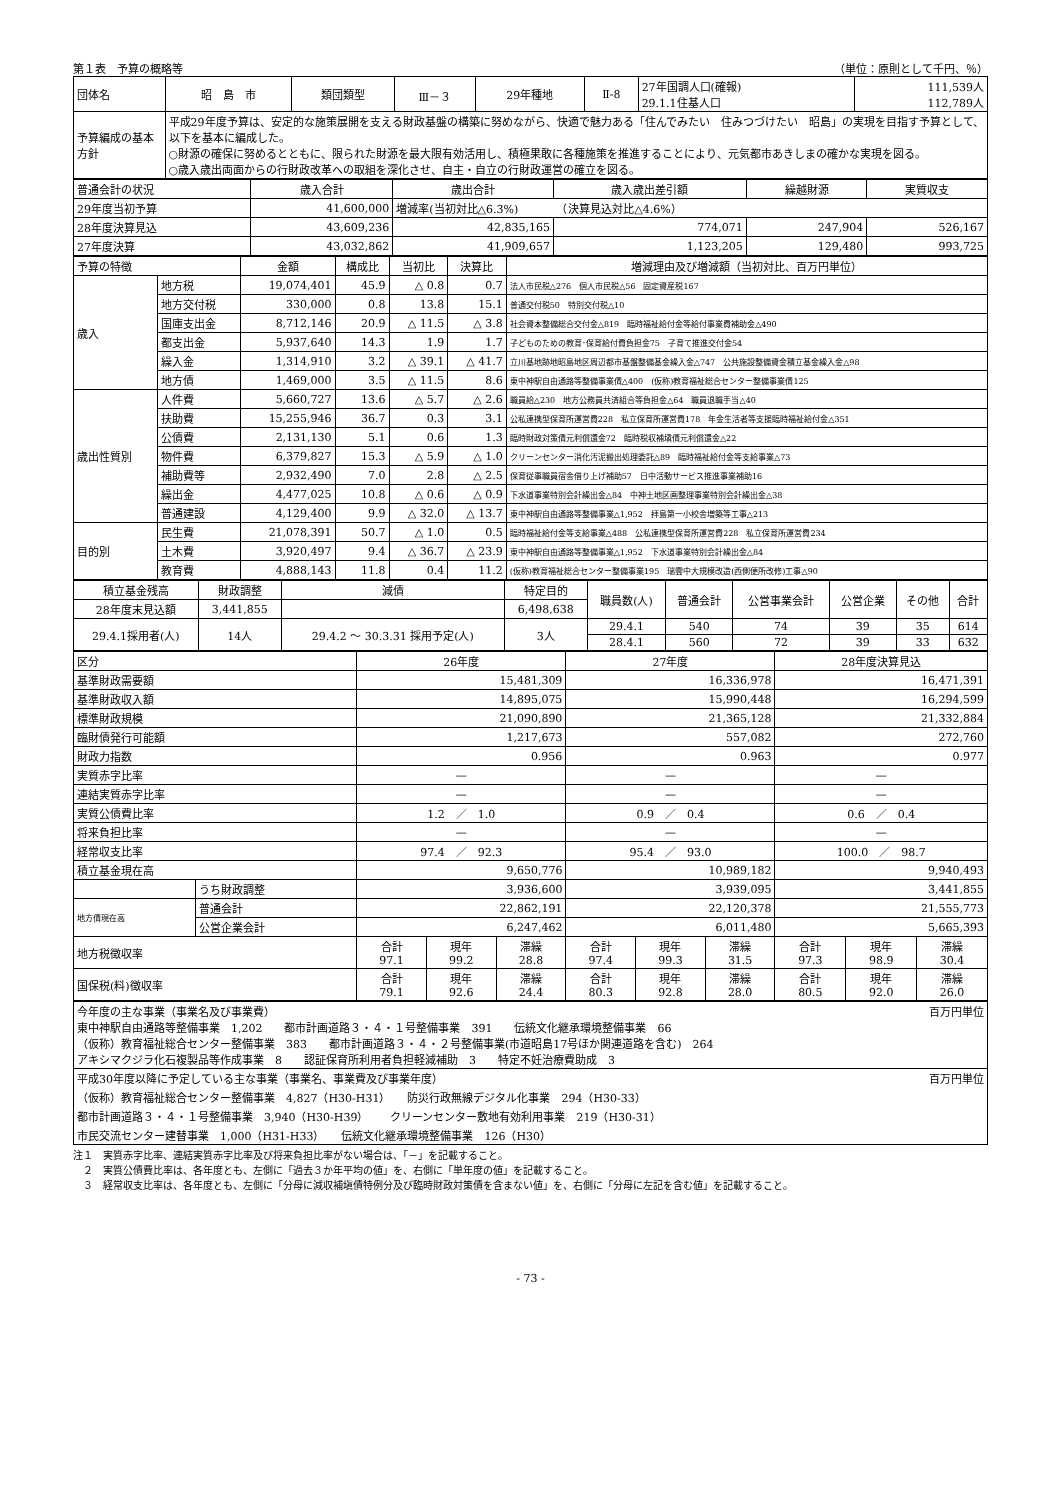第１表　予算の概略等 （単位：原則として千円、％）
| 団体名 | 昭 島 市 | 類団類型 | Ⅲ－３ | 29年種地 | Ⅱ-8 | 27年国調人口(確報) 29.1.1住基人口 | 111,539人 112,789人 |
| 予算編成の基本方針 | 平成29年度予算は、安定的な施策展開を支える財政基盤の構築に努めながら、快適で魅力ある「住んでみたい 住みつづけたい 昭島」の実現を目指す予算として、以下を基本に編成した。 ○財源の確保に努めるとともに、限られた財源を最大限有効活用し、積極果敢に各種施策を推進することにより、元気都市あきしまの確かな実現を図る。 ○歳入歳出両面からの行財政改革への取組を深化させ、自主・自立の行財政運営の確立を図る。 | | | | | | |
| 普通会計の状況 | 歳入合計 | 歳出合計 | 歳入歳出差引額 | 繰越財源 | 実質収支 |
| 29年度当初予算 | 41,600,000 | 増減率(当初対比△6.3%) （決算見込対比△4.6%） | | | |
| 28年度決算見込 | 43,609,236 | 42,835,165 | 774,071 | 247,904 | 526,167 |
| 27年度決算 | 43,032,862 | 41,909,657 | 1,123,205 | 129,480 | 993,725 |
| 予算の特徴 | | 金額 | 構成比 | 当初比 | 決算比 | 増減理由及び増減額（当初対比、百万円単位） |
| 歳入 | 地方税 | 19,074,401 | 45.9 | △ 0.8 | 0.7 | 法人市民税△276 個人市民税△56 固定資産税167 |
| | 地方交付税 | 330,000 | 0.8 | 13.8 | 15.1 | 普通交付税50 特別交付税△10 |
| | 国庫支出金 | 8,712,146 | 20.9 | △ 11.5 | △ 3.8 | 社会資本整備総合交付金△819 臨時福祉給付金等給付事業費補助金△490 |
| | 都支出金 | 5,937,640 | 14.3 | 1.9 | 1.7 | 子どものための教育･保育給付費負担金75 子育て推進交付金54 |
| | 繰入金 | 1,314,910 | 3.2 | △ 39.1 | △ 41.7 | 立川基地跡地昭島地区周辺都市基盤整備基金繰入金△747 公共施設整備資金積立基金繰入金△98 |
| | 地方債 | 1,469,000 | 3.5 | △ 11.5 | 8.6 | 東中神駅自由通路等整備事業債△400 (仮称)教育福祉総合センター整備事業債125 |
| 歳出性質別 | 人件費 | 5,660,727 | 13.6 | △ 5.7 | △ 2.6 | 職員給△230 地方公務員共済組合等負担金△64 職員退職手当△40 |
| | 扶助費 | 15,255,946 | 36.7 | 0.3 | 3.1 | 公私連携型保育所運営費228 私立保育所運営費178 年金生活者等支援臨時福祉給付金△351 |
| | 公債費 | 2,131,130 | 5.1 | 0.6 | 1.3 | 臨時財政対策債元利償還金72 臨時税収補塡債元利償還金△22 |
| | 物件費 | 6,379,827 | 15.3 | △ 5.9 | △ 1.0 | クリーンセンター消化汚泥搬出処理委託△89 臨時福祉給付金等支給事業△73 |
| | 補助費等 | 2,932,490 | 7.0 | 2.8 | △ 2.5 | 保育従事職員宿舎借り上げ補助57 日中活動サービス推進事業補助16 |
| | 繰出金 | 4,477,025 | 10.8 | △ 0.6 | △ 0.9 | 下水道事業特別会計繰出金△84 中神土地区画整理事業特別会計繰出金△38 |
| | 普通建設 | 4,129,400 | 9.9 | △ 32.0 | △ 13.7 | 東中神駅自由通路等整備事業△1,952 拝島第一小校舎増築等工事△213 |
| 目的別 | 民生費 | 21,078,391 | 50.7 | △ 1.0 | 0.5 | 臨時福祉給付金等支給事業△488 公私連携型保育所運営費228 私立保育所運営費234 |
| | 土木費 | 3,920,497 | 9.4 | △ 36.7 | △ 23.9 | 東中神駅自由通路等整備事業△1,952 下水道事業特別会計繰出金△84 |
| | 教育費 | 4,888,143 | 11.8 | 0.4 | 11.2 | (仮称)教育福祉総合センター整備事業195 瑞雲中大規模改造(西側便所改修)工事△90 |
| 積立基金残高 | 財政調整 | 減債 | 特定目的 | 職員数(人) | 普通会計 | 公営事業会計 | 公営企業 | その他 | 合計 |
| 28年度末見込額 | 3,441,855 | | 6,498,638 | | | | | | |
| 29.4.1採用者(人) | 14人 | 29.4.2 ～ 30.3.31 採用予定(人) | 3人 | 29.4.1 | 540 | 74 | 39 | 35 | 614 |
| | | | | 28.4.1 | 560 | 72 | 39 | 33 | 632 |
| 区分 | | 26年度 | | | 27年度 | | | 28年度決算見込 | | |
| 基準財政需要額 | | 15,481,309 | | | 16,336,978 | | | 16,471,391 | | |
| 基準財政収入額 | | 14,895,075 | | | 15,990,448 | | | 16,294,599 | | |
| 標準財政規模 | | 21,090,890 | | | 21,365,128 | | | 21,332,884 | | |
| 臨財債発行可能額 | | 1,217,673 | | | 557,082 | | | 272,760 | | |
| 財政力指数 | | 0.956 | | | 0.963 | | | 0.977 | | |
| 実質赤字比率 | | — | | | — | | | — | | |
| 連結実質赤字比率 | | — | | | — | | | — | | |
| 実質公債費比率 | | 1.2 ／ 1.0 | | | 0.9 ／ 0.4 | | | 0.6 ／ 0.4 | | |
| 将来負担比率 | | — | | | — | | | — | | |
| 経常収支比率 | | 97.4 ／ 92.3 | | | 95.4 ／ 93.0 | | | 100.0 ／ 98.7 | | |
| 積立基金現在高 | | 9,650,776 | | | 10,989,182 | | | 9,940,493 | | |
| | うち財政調整 | 3,936,600 | | | 3,939,095 | | | 3,441,855 | | |
| 地方債現在高 | 普通会計 | 22,862,191 | | | 22,120,378 | | | 21,555,773 | | |
| | 公営企業会計 | 6,247,462 | | | 6,011,480 | | | 5,665,393 | | |
| 地方税徴収率 | | 合計 97.1 | 現年 99.2 | 滞繰 28.8 | 合計 97.4 | 現年 99.3 | 滞繰 31.5 | 合計 97.3 | 現年 98.9 | 滞繰 30.4 |
| 国保税(料)徴収率 | | 合計 79.1 | 現年 92.6 | 滞繰 24.4 | 合計 80.3 | 現年 92.8 | 滞繰 28.0 | 合計 80.5 | 現年 92.0 | 滞繰 26.0 |
| 今年度の主な事業（事業名及び事業費） 百万円単位 東中神駅自由通路等整備事業 1,202 都市計画道路３・４・１号整備事業 391 伝統文化継承環境整備事業 66 （仮称）教育福祉総合センター整備事業 383 都市計画道路３・４・２号整備事業(市道昭島17号ほか関連道路を含む) 264 アキシマクジラ化石複製品等作成事業 8 認証保育所利用者負担軽減補助 3 特定不妊治療費助成 3 |
| 平成30年度以降に予定している主な事業（事業名、事業費及び事業年度） 百万円単位 （仮称）教育福祉総合センター整備事業 4,827（H30-H31） 防災行政無線デジタル化事業 294（H30-33） 都市計画道路３・４・１号整備事業 3,940（H30-H39） クリーンセンター敷地有効利用事業 219（H30-31） 市民交流センター建替事業 1,000（H31-H33） 伝統文化継承環境整備事業 126（H30） |
注１　実質赤字比率、連結実質赤字比率及び将来負担比率がない場合は、「－」を記載すること。
　２　実質公債費比率は、各年度とも、左側に「過去３か年平均の値」を、右側に「単年度の値」を記載すること。
　３　経常収支比率は、各年度とも、左側に「分母に減収補塡債特例分及び臨時財政対策債を含まない値」を、右側に「分母に左記を含む値」を記載すること。
- 73 -